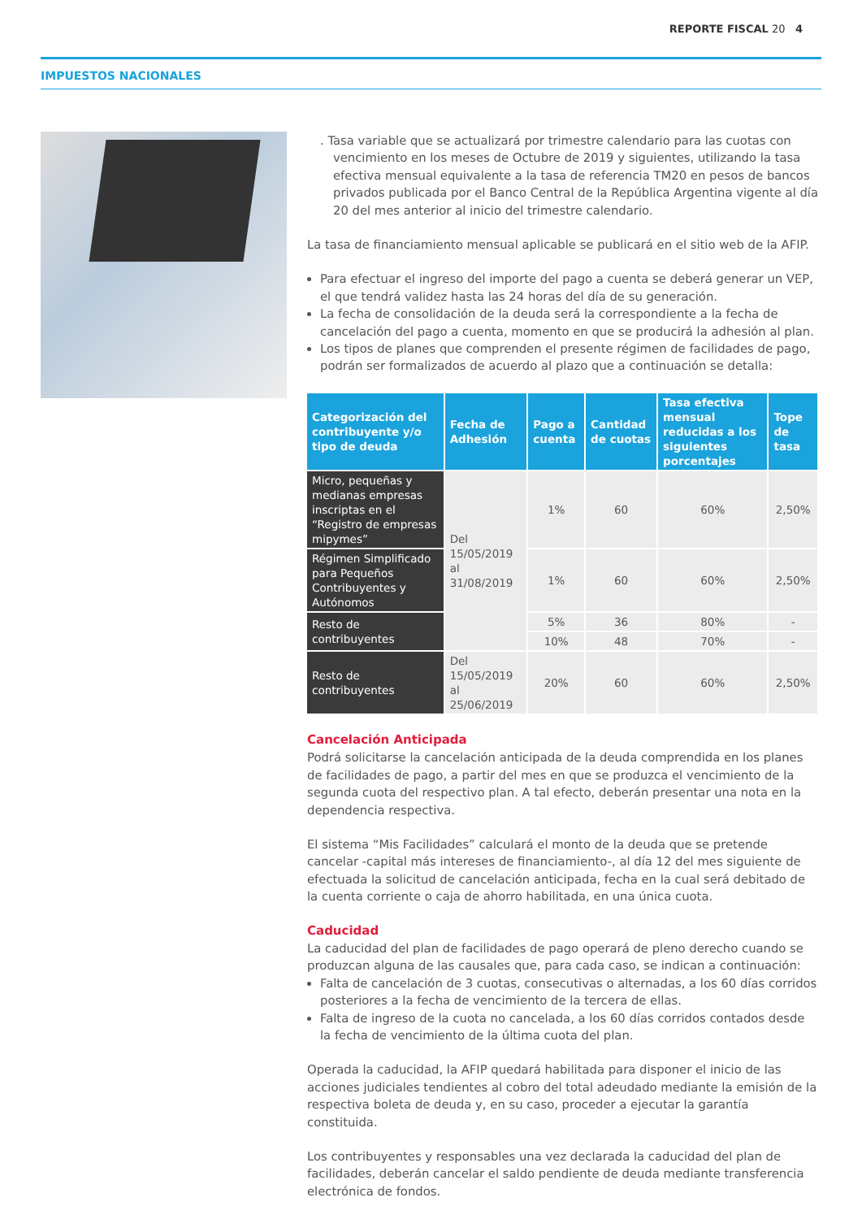REPORTE FISCAL 20 4
IMPUESTOS NACIONALES
. Tasa variable que se actualizará por trimestre calendario para las cuotas con vencimiento en los meses de Octubre de 2019 y siguientes, utilizando la tasa efectiva mensual equivalente a la tasa de referencia TM20 en pesos de bancos privados publicada por el Banco Central de la República Argentina vigente al día 20 del mes anterior al inicio del trimestre calendario.
La tasa de financiamiento mensual aplicable se publicará en el sitio web de la AFIP.
Para efectuar el ingreso del importe del pago a cuenta se deberá generar un VEP, el que tendrá validez hasta las 24 horas del día de su generación.
La fecha de consolidación de la deuda será la correspondiente a la fecha de cancelación del pago a cuenta, momento en que se producirá la adhesión al plan.
Los tipos de planes que comprenden el presente régimen de facilidades de pago, podrán ser formalizados de acuerdo al plazo que a continuación se detalla:
| Categorización del contribuyente y/o tipo de deuda | Fecha de Adhesión | Pago a cuenta | Cantidad de cuotas | Tasa efectiva mensual reducidas a los siguientes porcentajes | Tope de tasa |
| --- | --- | --- | --- | --- | --- |
| Micro, pequeñas y medianas empresas inscriptas en el “Registro de empresas mipymes” | Del 15/05/2019 al 31/08/2019 | 1% | 60 | 60% | 2,50% |
| Régimen Simplificado para Pequeños Contribuyentes y Autónomos | | 1% | 60 | 60% | 2,50% |
| Resto de contribuyentes | | 5% | 36 | 80% | - |
| | | 10% | 48 | 70% | - |
| Resto de contribuyentes | Del 15/05/2019 al 25/06/2019 | 20% | 60 | 60% | 2,50% |
Cancelación Anticipada
Podrá solicitarse la cancelación anticipada de la deuda comprendida en los planes de facilidades de pago, a partir del mes en que se produzca el vencimiento de la segunda cuota del respectivo plan. A tal efecto, deberán presentar una nota en la dependencia respectiva.
El sistema “Mis Facilidades” calculará el monto de la deuda que se pretende cancelar -capital más intereses de financiamiento-, al día 12 del mes siguiente de efectuada la solicitud de cancelación anticipada, fecha en la cual será debitado de la cuenta corriente o caja de ahorro habilitada, en una única cuota.
Caducidad
La caducidad del plan de facilidades de pago operará de pleno derecho cuando se produzcan alguna de las causales que, para cada caso, se indican a continuación:
Falta de cancelación de 3 cuotas, consecutivas o alternadas, a los 60 días corridos posteriores a la fecha de vencimiento de la tercera de ellas.
Falta de ingreso de la cuota no cancelada, a los 60 días corridos contados desde la fecha de vencimiento de la última cuota del plan.
Operada la caducidad, la AFIP quedará habilitada para disponer el inicio de las acciones judiciales tendientes al cobro del total adeudado mediante la emisión de la respectiva boleta de deuda y, en su caso, proceder a ejecutar la garantía constituida.
Los contribuyentes y responsables una vez declarada la caducidad del plan de facilidades, deberán cancelar el saldo pendiente de deuda mediante transferencia electrónica de fondos.